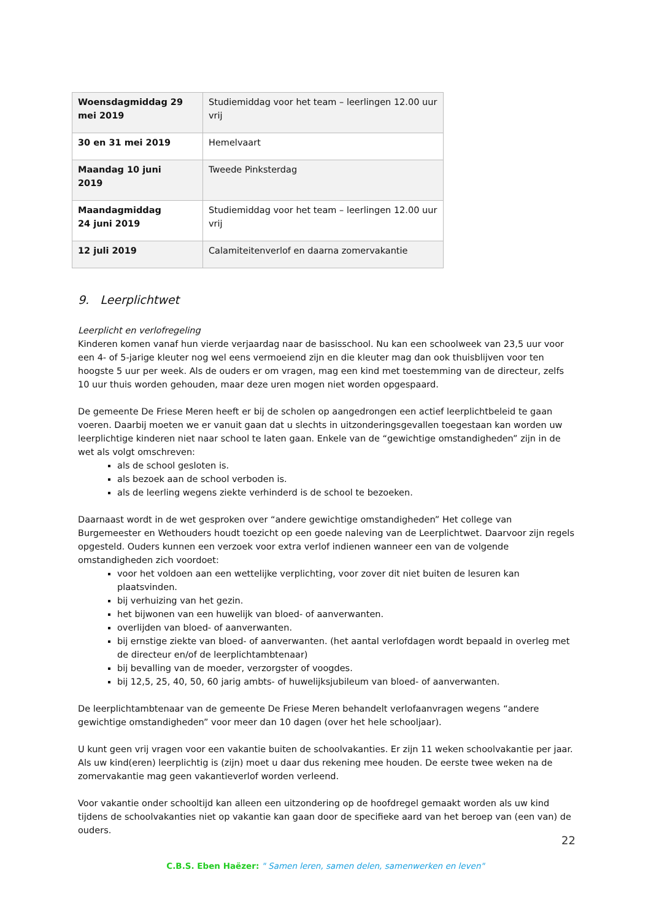| Woensdagmiddag 29 mei 2019 | Studiemiddag voor het team – leerlingen 12.00 uur vrij |
| 30 en 31 mei 2019 | Hemelvaart |
| Maandag 10 juni 2019 | Tweede Pinksterdag |
| Maandagmiddag 24 juni 2019 | Studiemiddag voor het team – leerlingen 12.00 uur vrij |
| 12 juli 2019 | Calamiteitenverlof en daarna zomervakantie |
9. Leerplichtwet
Leerplicht en verlofregeling
Kinderen komen vanaf hun vierde verjaardag naar de basisschool. Nu kan een schoolweek van 23,5 uur voor een 4- of 5-jarige kleuter nog wel eens vermoeiend zijn en die kleuter mag dan ook thuisblijven voor ten hoogste 5 uur per week. Als de ouders er om vragen, mag een kind met toestemming van de directeur, zelfs 10 uur thuis worden gehouden, maar deze uren mogen niet worden opgespaard.
De gemeente De Friese Meren heeft er bij de scholen op aangedrongen een actief leerplichtbeleid te gaan voeren. Daarbij moeten we er vanuit gaan dat u slechts in uitzonderingsgevallen toegestaan kan worden uw leerplichtige kinderen niet naar school te laten gaan. Enkele van de “gewichtige omstandigheden” zijn in de wet als volgt omschreven:
als de school gesloten is.
als bezoek aan de school verboden is.
als de leerling wegens ziekte verhinderd is de school te bezoeken.
Daarnaast wordt in de wet gesproken over “andere gewichtige omstandigheden” Het college van Burgemeester en Wethouders houdt toezicht op een goede naleving van de Leerplichtwet. Daarvoor zijn regels opgesteld. Ouders kunnen een verzoek voor extra verlof indienen wanneer een van de volgende omstandigheden zich voordoet:
voor het voldoen aan een wettelijke verplichting, voor zover dit niet buiten de lesuren kan plaatsvinden.
bij verhuizing van het gezin.
het bijwonen van een huwelijk van bloed- of aanverwanten.
overlijden van bloed- of aanverwanten.
bij ernstige ziekte van bloed- of aanverwanten. (het aantal verlofdagen wordt bepaald in overleg met de directeur en/of de leerplichtambtenaar)
bij bevalling van de moeder, verzorgster of voogdes.
bij 12,5, 25, 40, 50, 60 jarig ambts- of huwelijksjubileum van bloed- of aanverwanten.
De leerplichtambtenaar van de gemeente De Friese Meren behandelt verlofaanvragen wegens “andere gewichtige omstandigheden” voor meer dan 10 dagen (over het hele schooljaar).
U kunt geen vrij vragen voor een vakantie buiten de schoolvakanties. Er zijn 11 weken schoolvakantie per jaar. Als uw kind(eren) leerplichtig is (zijn) moet u daar dus rekening mee houden. De eerste twee weken na de zomervakantie mag geen vakantieverlof worden verleend.
Voor vakantie onder schooltijd kan alleen een uitzondering op de hoofdregel gemaakt worden als uw kind tijdens de schoolvakanties niet op vakantie kan gaan door de specifieke aard van het beroep van (een van) de ouders.
22
C.B.S. Eben Haëzer: " Samen leren, samen delen, samenwerken en leven"